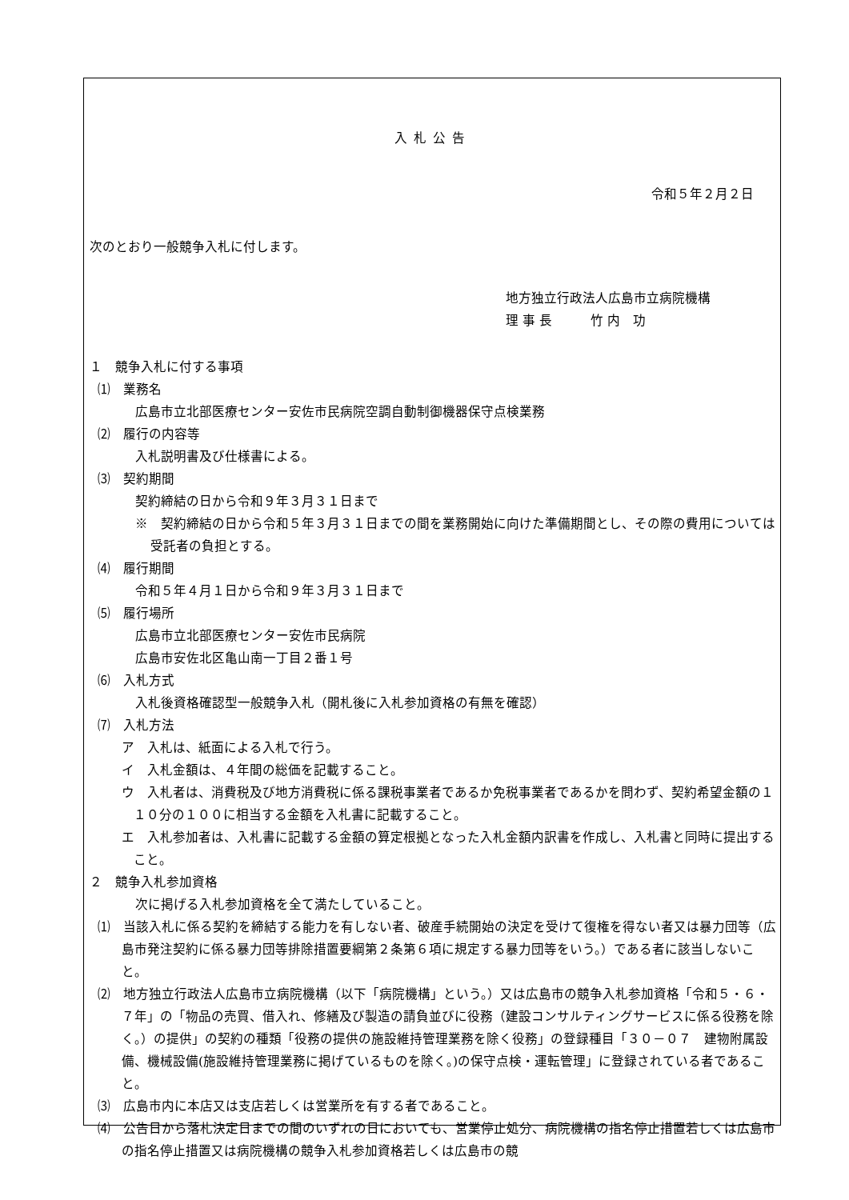入札公告
令和５年２月２日
次のとおり一般競争入札に付します。
地方独立行政法人広島市立病院機構
理 事 長　　　竹 内　功
１　競争入札に付する事項
⑴　業務名
広島市立北部医療センター安佐市民病院空調自動制御機器保守点検業務
⑵　履行の内容等
入札説明書及び仕様書による。
⑶　契約期間
契約締結の日から令和９年３月３１日まで
※　契約締結の日から令和５年３月３１日までの間を業務開始に向けた準備期間とし、その際の費用については受託者の負担とする。
⑷　履行期間
令和５年４月１日から令和９年３月３１日まで
⑸　履行場所
広島市立北部医療センター安佐市民病院
広島市安佐北区亀山南一丁目２番１号
⑹　入札方式
入札後資格確認型一般競争入札（開札後に入札参加資格の有無を確認）
⑺　入札方法
ア　入札は、紙面による入札で行う。
イ　入札金額は、４年間の総価を記載すること。
ウ　入札者は、消費税及び地方消費税に係る課税事業者であるか免税事業者であるかを問わず、契約希望金額の１１０分の１００に相当する金額を入札書に記載すること。
エ　入札参加者は、入札書に記載する金額の算定根拠となった入札金額内訳書を作成し、入札書と同時に提出すること。
２　競争入札参加資格
次に掲げる入札参加資格を全て満たしていること。
⑴　当該入札に係る契約を締結する能力を有しない者、破産手続開始の決定を受けて復権を得ない者又は暴力団等（広島市発注契約に係る暴力団等排除措置要綱第２条第６項に規定する暴力団等をいう。）である者に該当しないこと。
⑵　地方独立行政法人広島市立病院機構（以下「病院機構」という。）又は広島市の競争入札参加資格「令和５・６・７年」の「物品の売買、借入れ、修繕及び製造の請負並びに役務（建設コンサルティングサービスに係る役務を除く。）の提供」の契約の種類「役務の提供の施設維持管理業務を除く役務」の登録種目「３０－０７　建物附属設備、機械設備(施設維持管理業務に掲げているものを除く。)の保守点検・運転管理」に登録されている者であること。
⑶　広島市内に本店又は支店若しくは営業所を有する者であること。
⑷　公告日から落札決定日までの間のいずれの日においても、営業停止処分、病院機構の指名停止措置若しくは広島市の指名停止措置又は病院機構の競争入札参加資格若しくは広島市の競